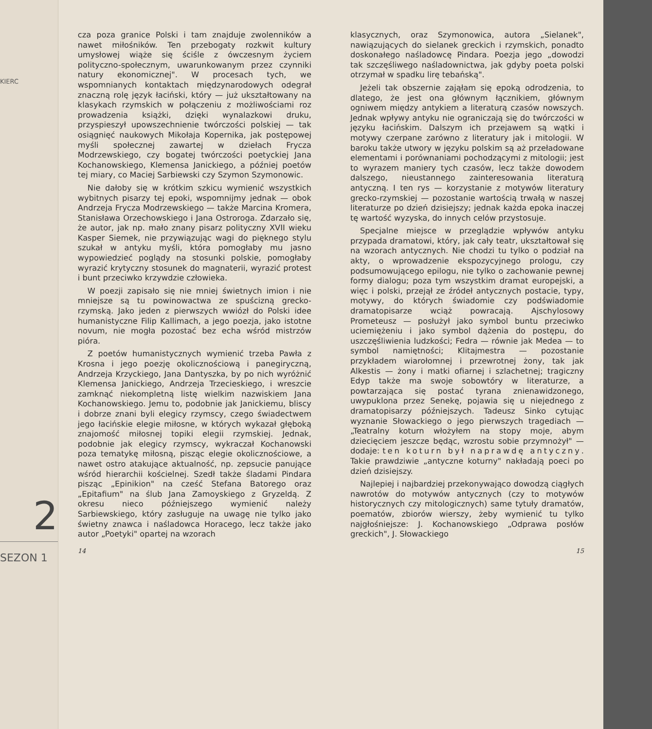KIERC
2
SEZON 1
cza poza granice Polski i tam znajduje zwolenników a nawet miłośników. Ten przebogaty rozkwit kultury umysłowej wiąże się ściśle z ówczesnym życiem polityczno-społecznym, uwarunkowanym przez czynniki natury ekonomicznej". W procesach tych, we wspomnianych kontaktach międzynarodowych odegrał znaczną rolę język łaciński, który — już ukształtowany na klasykach rzymskich w połączeniu z możliwościami roz prowadzenia książki, dzięki wynalazkowi druku, przyspieszył upowszechnienie twórczości polskiej — tak osiągnięć naukowych Mikołaja Kopernika, jak postępowej myśli społecznej zawartej w dziełach Frycza Modrzewskiego, czy bogatej twórczości poetyckiej Jana Kochanowskiego, Klemensa Janickiego, a później poetów tej miary, co Maciej Sarbiewski czy Szymon Szymonowic.
Nie dałoby się w krótkim szkicu wymienić wszystkich wybitnych pisarzy tej epoki, wspomnijmy jednak — obok Andrzeja Frycza Modrzewskiego — także Marcina Kromera, Stanisława Orzechowskiego i Jana Ostroroga. Zdarzało się, że autor, jak np. mało znany pisarz polityczny XVII wieku Kasper Siemek, nie przywiązując wagi do pięknego stylu szukał w antyku myśli, która pomogłaby mu jasno wypowiedzieć poglądy na stosunki polskie, pomogłaby wyrazić krytyczny stosunek do magnaterii, wyrazić protest i bunt przeciwko krzywdzie człowieka.
W poezji zapisało się nie mniej świetnych imion i nie mniejsze są tu powinowactwa ze spuścizną grecko-rzymską. Jako jeden z pierwszych wwiózł do Polski idee humanistyczne Filip Kallimach, a jego poezja, jako istotne novum, nie mogła pozostać bez echa wśród mistrzów pióra.
Z poetów humanistycznych wymienić trzeba Pawła z Krosna i jego poezję okolicznościową i panegiryczną, Andrzeja Krzyckiego, Jana Dantyszka, by po nich wyróżnić Klemensa Janickiego, Andrzeja Trzecieskiego, i wreszcie zamknąć niekompletną listę wielkim nazwiskiem Jana Kochanowskiego. Jemu to, podobnie jak Janickiemu, bliscy i dobrze znani byli elegicy rzymscy, czego świadectwem jego łacińskie elegie miłosne, w których wykazał głęboką znajomość miłosnej topiki elegii rzymskiej. Jednak, podobnie jak elegicy rzymscy, wykraczał Kochanowski poza tematykę miłosną, pisząc elegie okolicznościowe, a nawet ostro atakujące aktualność, np. zepsucie panujące wśród hierarchii kościelnej. Szedł także śladami Pindara pisząc „Epinikion" na cześć Stefana Batorego oraz „Epitafium" na ślub Jana Zamoyskiego z Gryzeldą. Z okresu nieco późniejszego wymienić należy Sarbiewskiego, który zasługuje na uwagę nie tylko jako świetny znawca i naśladowca Horacego, lecz także jako autor „Poetyki" opartej na wzorach
14
klasycznych, oraz Szymonowica, autora „Sielanek", nawiązujących do sielanek greckich i rzymskich, ponadto doskonałego naśladowcę Pindara. Poezja jego „dowodzi tak szczęśliwego naśladownictwa, jak gdyby poeta polski otrzymał w spadku lirę tebańską".
Jeżeli tak obszernie zająłam się epoką odrodzenia, to dlatego, że jest ona głównym łącznikiem, głównym ogniwem między antykiem a literaturą czasów nowszych. Jednak wpływy antyku nie ograniczają się do twórczości w języku łacińskim. Dalszym ich przejawem są wątki i motywy czerpane zarówno z literatury jak i mitologii. W baroku także utwory w języku polskim są aż przeładowane elementami i porównaniami pochodzącymi z mitologii; jest to wyrazem maniery tych czasów, lecz także dowodem dalszego, nieustannego zainteresowania literaturą antyczną. I ten rys — korzystanie z motywów literatury grecko-rzymskiej — pozostanie wartością trwałą w naszej literaturze po dzień dzisiejszy; jednak każda epoka inaczej tę wartość wyzyska, do innych celów przystosuje.
Specjalne miejsce w przeglądzie wpływów antyku przypada dramatowi, który, jak cały teatr, ukształtował się na wzorach antycznych. Nie chodzi tu tylko o podział na akty, o wprowadzenie ekspozycyjnego prologu, czy podsumowującego epilogu, nie tylko o zachowanie pewnej formy dialogu; poza tym wszystkim dramat europejski, a więc i polski, przejął ze źródeł antycznych postacie, typy, motywy, do których świadomie czy podświadomie dramatopisarze wciąż powracają. Ajschylosowy Prometeusz — posłużył jako symbol buntu przeciwko uciemiężeniu i jako symbol dążenia do postępu, do uszczęśliwienia ludzkości; Fedra — równie jak Medea — to symbol namiętności; Klitajmestra — pozostanie przykładem wiarołomnej i przewrotnej żony, tak jak Alkestis — żony i matki ofiarnej i szlachetnej; tragiczny Edyp także ma swoje sobowtóry w literaturze, a powtarzająca się postać tyrana znienawidzonego, uwypuklona przez Senekę, pojawia się u niejednego z dramatopisarzy późniejszych. Tadeusz Sinko cytując wyznanie Słowackiego o jego pierwszych tragediach — „Teatralny koturn włożyłem na stopy moje, abym dziecięciem jeszcze będąc, wzrostu sobie przymnożył" — dodaje: ten koturn był naprawdę antyczny. Takie prawdziwie „antyczne koturny" nakładają poeci po dzień dzisiejszy.
Najlepiej i najbardziej przekonywająco dowodzą ciągłych nawrotów do motywów antycznych (czy to motywów historycznych czy mitologicznych) same tytuły dramatów, poematów, zbiorów wierszy, żeby wymienić tu tylko najgłośniejsze: J. Kochanowskiego „Odprawa posłów greckich", J. Słowackiego
15